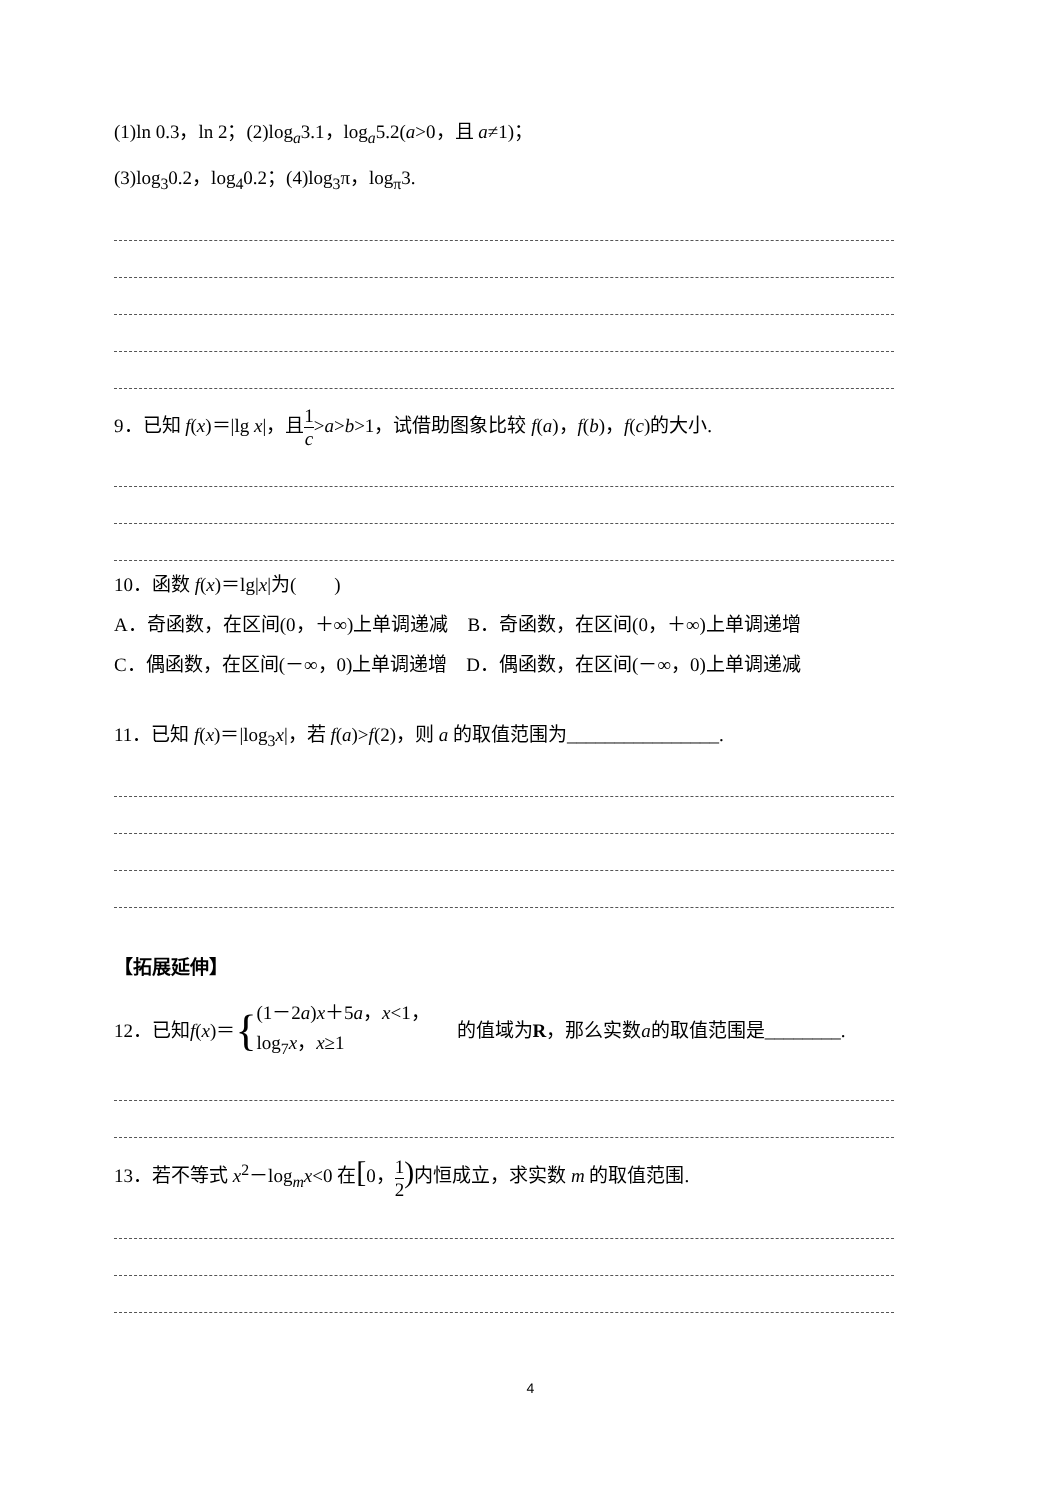(1)ln 0.3，ln 2；(2)log<sub>a</sub>3.1，log<sub>a</sub>5.2(a>0，且 a≠1)；
(3)log<sub>3</sub>0.2，log<sub>4</sub>0.2；(4)log<sub>3</sub>π，log<sub>π</sub>3.
9．已知 f(x)＝|lg x|，且1 c>a>b>1，试借助图象比较 f(a)，f(b)，f(c)的大小.
10．函数 f(x)＝lg|x|为(　　)
A．奇函数，在区间(0，＋∞)上单调递减　B．奇函数，在区间(0，＋∞)上单调递增
C．偶函数，在区间(－∞，0)上单调递增　D．偶函数，在区间(－∞，0)上单调递减
11．已知 f(x)＝|log<sub>3</sub>x|，若 f(a)>f(2)，则 a 的取值范围为________________.
【拓展延伸】
12．已知 f (x)＝ { (1－2a)x＋5a，x<1，
log<sub>7</sub>x，x≥1 的值域为 R ，那么实数 a 的取值范围是________.
13．若不等式 x<sup>2</sup>－log<sub>m</sub>x<0 在[0，1 2) 内恒成立，求实数 m 的取值范围.
4